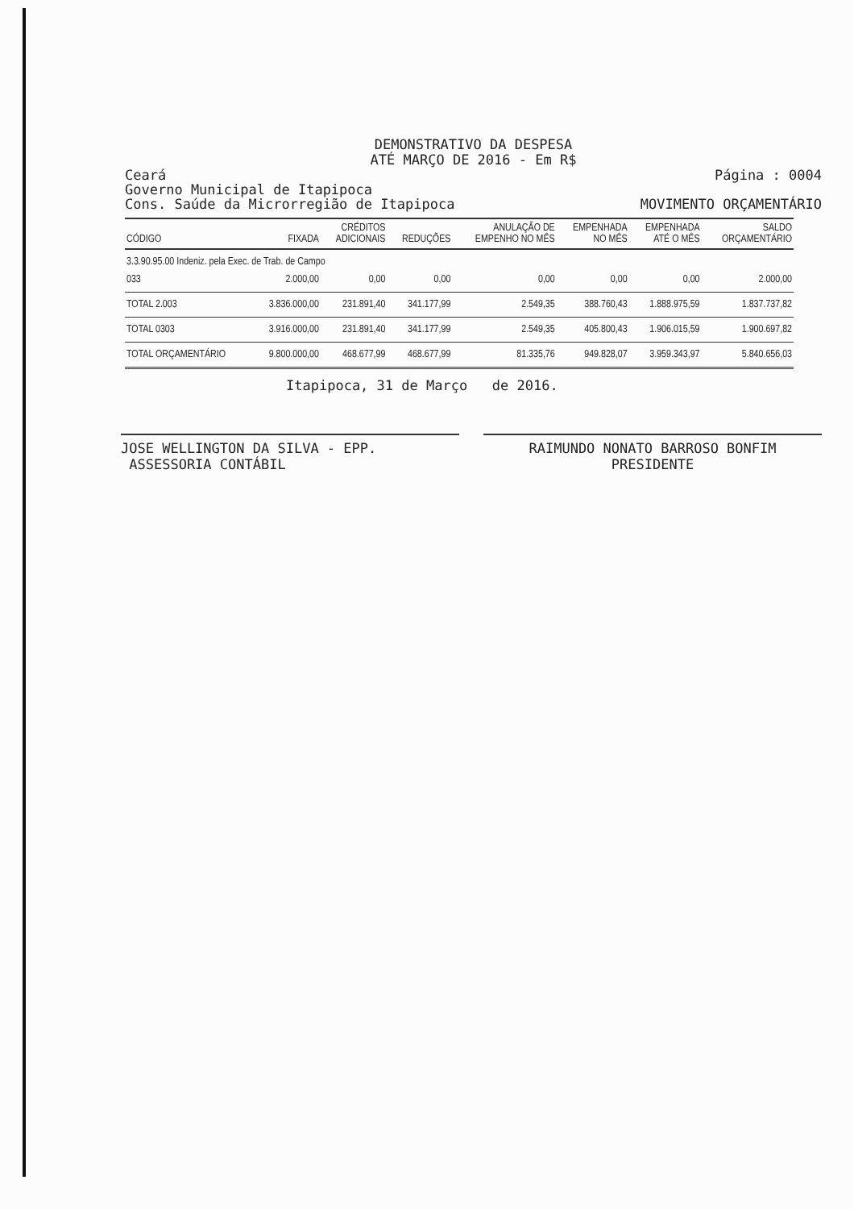DEMONSTRATIVO DA DESPESA
ATÉ MARÇO DE 2016 - Em R$
Ceará
Governo Municipal de Itapipoca
Cons. Saúde da Microrregião de Itapipoca
Página : 0004
MOVIMENTO ORÇAMENTÁRIO
| CÓDIGO | FIXADA | CRÉDITOS ADICIONAIS | REDUÇÕES | ANULAÇÃO DE EMPENHO NO MÊS | EMPENHADA NO MÊS | EMPENHADA ATÉ O MÊS | SALDO ORÇAMENTÁRIO |
| --- | --- | --- | --- | --- | --- | --- | --- |
| 3.3.90.95.00 Indeniz. pela Exec. de Trab. de Campo | | | | | | | |
| 033 | 2.000,00 | 0,00 | 0,00 | 0,00 | 0,00 | 0,00 | 2.000,00 |
| TOTAL 2.003 | 3.836.000,00 | 231.891,40 | 341.177,99 | 2.549,35 | 388.760,43 | 1.888.975,59 | 1.837.737,82 |
| TOTAL 0303 | 3.916.000,00 | 231.891,40 | 341.177,99 | 2.549,35 | 405.800,43 | 1.906.015,59 | 1.900.697,82 |
| TOTAL ORÇAMENTÁRIO | 9.800.000,00 | 468.677,99 | 468.677,99 | 81.335,76 | 949.828,07 | 3.959.343,97 | 5.840.656,03 |
Itapipoca, 31 de Março de 2016.
JOSE WELLINGTON DA SILVA - EPP.
ASSESSORIA CONTÁBIL
RAIMUNDO NONATO BARROSO BONFIM
PRESIDENTE